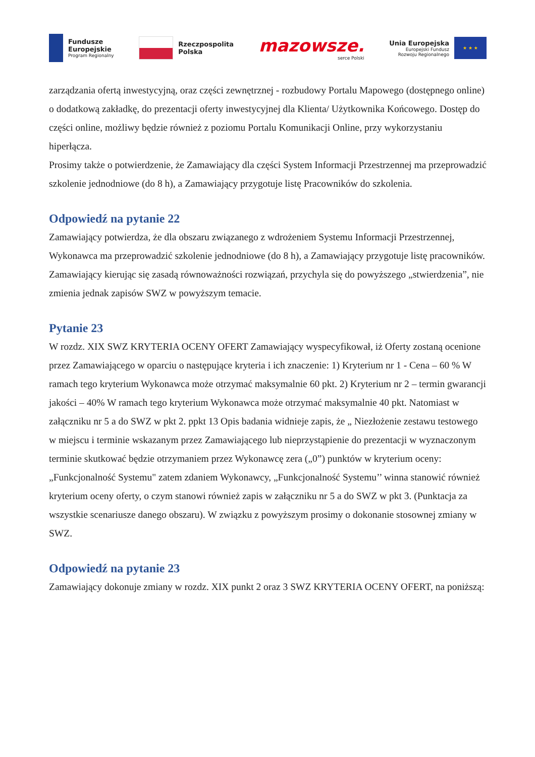Fundusze
Europejskie
Program Regionalny
Rzeczpospolita
Polska
mazowsze.
serce Polski
Unia Europejska
Europejski Fundusz
Rozwoju Regionalnego
★ ★ ★
zarządzania ofertą inwestycyjną, oraz części zewnętrznej - rozbudowy Portalu Mapowego (dostępnego online) o dodatkową zakładkę, do prezentacji oferty inwestycyjnej dla Klienta/ Użytkownika Końcowego. Dostęp do części online, możliwy będzie również z poziomu Portalu Komunikacji Online, przy wykorzystaniu hiperłącza.
Prosimy także o potwierdzenie, że Zamawiający dla części System Informacji Przestrzennej ma przeprowadzić szkolenie jednodniowe (do 8 h), a Zamawiający przygotuje listę Pracowników do szkolenia.
Odpowiedź na pytanie 22
Zamawiający potwierdza, że dla obszaru związanego z wdrożeniem Systemu Informacji Przestrzennej, Wykonawca ma przeprowadzić szkolenie jednodniowe (do 8 h), a Zamawiający przygotuje listę pracowników.
Zamawiający kierując się zasadą równoważności rozwiązań, przychyla się do powyższego „stwierdzenia”, nie zmienia jednak zapisów SWZ w powyższym temacie.
Pytanie 23
W rozdz. XIX SWZ KRYTERIA OCENY OFERT Zamawiający wyspecyfikował, iż Oferty zostaną ocenione przez Zamawiającego w oparciu o następujące kryteria i ich znaczenie: 1) Kryterium nr 1 - Cena – 60 % W ramach tego kryterium Wykonawca może otrzymać maksymalnie 60 pkt. 2) Kryterium nr 2 – termin gwarancji jakości – 40% W ramach tego kryterium Wykonawca może otrzymać maksymalnie 40 pkt. Natomiast w załączniku nr 5 a do SWZ w pkt 2. ppkt 13 Opis badania widnieje zapis, że „ Niezłożenie zestawu testowego w miejscu i terminie wskazanym przez Zamawiającego lub nieprzystąpienie do prezentacji w wyznaczonym terminie skutkować będzie otrzymaniem przez Wykonawcę zera („0”) punktów w kryterium oceny: „Funkcjonalność Systemu" zatem zdaniem Wykonawcy, „Funkcjonalność Systemu’’ winna stanowić również kryterium oceny oferty, o czym stanowi również zapis w załączniku nr 5 a do SWZ w pkt 3. (Punktacja za wszystkie scenariusze danego obszaru). W związku z powyższym prosimy o dokonanie stosownej zmiany w SWZ.
Odpowiedź na pytanie 23
Zamawiający dokonuje zmiany w rozdz. XIX punkt 2 oraz 3 SWZ KRYTERIA OCENY OFERT, na poniższą: